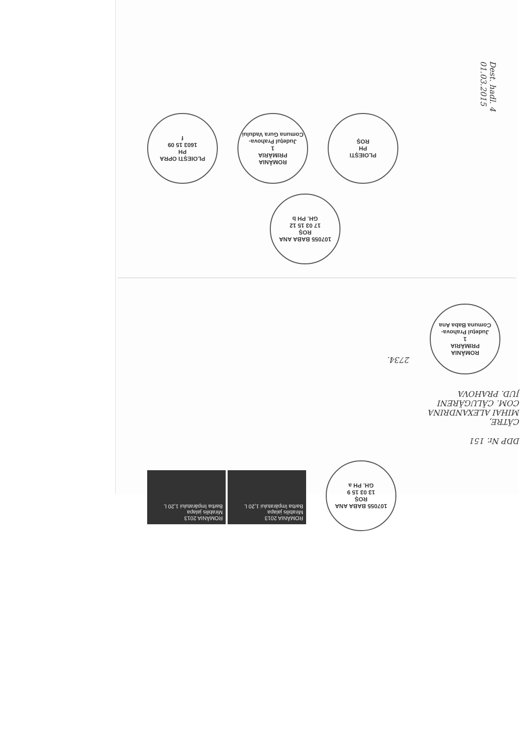Dest. hadl. 4 01.03.2015
PLOIEȘTI OPRA
PH
1603 15 09
f
ROMÂNIA
PRIMĂRIA
1
Județul Prahova-Comuna Gura Vadului
PLOIEȘTI
PH
ROȘ
107055 BABA ANA
ROȘ
17 03 15 12
GH. PH b
2734.
ROMÂNIA
PRIMĂRIA
1
Județul Prahova-Comuna Baba Ana
CĂTRE,
MIHAI ALEXANDRINA
COM. CĂLUGĂRENI
JUD. PRAHOVA
DDP Nr. 151
ROMÂNIA 2013
Mirabilis jalapa
Barba împăratului 1,20 L
ROMÂNIA 2013
Mirabilis jalapa
Barba împăratului 1,20 L
107055 BABA ANA
ROȘ
13 03 15 9
GH. PH a